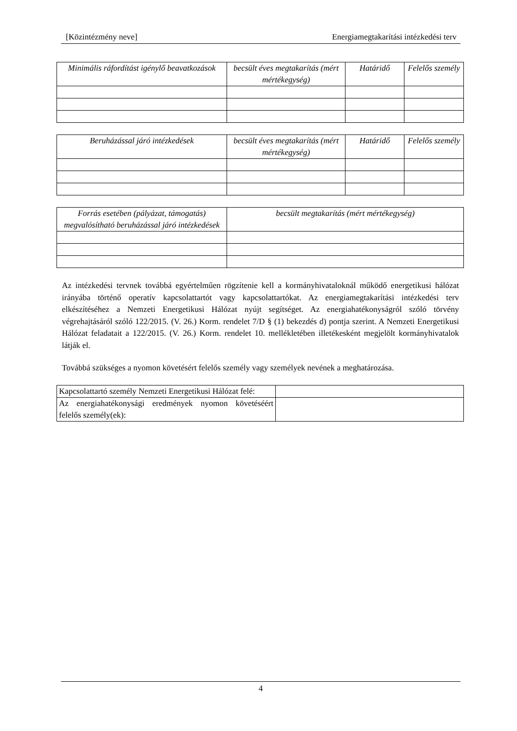[Közintézmény neve] Energiamegtakarítási intézkedési terv
| Minimális ráfordítást igénylő beavatkozások | becsült éves megtakarítás (mért mértékegység) | Határidő | Felelős személy |
| --- | --- | --- | --- |
| Beruházással járó intézkedések | becsült éves megtakarítás (mért mértékegység) | Határidő | Felelős személy |
| --- | --- | --- | --- |
| Forrás esetében (pályázat, támogatás) megvalósítható beruházással járó intézkedések | becsült megtakarítás (mért mértékegység) |
| --- | --- |
Az intézkedési tervnek továbbá egyértelműen rögzítenie kell a kormányhivataloknál működő energetikusi hálózat irányába történő operatív kapcsolattartót vagy kapcsolattartókat. Az energiamegtakarítási intézkedési terv elkészítéséhez a Nemzeti Energetikusi Hálózat nyújt segítséget. Az energiahatékonyságról szóló törvény végrehajtásáról szóló 122/2015. (V. 26.) Korm. rendelet 7/D § (1) bekezdés d) pontja szerint. A Nemzeti Energetikusi Hálózat feladatait a 122/2015. (V. 26.) Korm. rendelet 10. mellékletében illetékesként megjelölt kormányhivatalok látják el.
Továbbá szükséges a nyomon követésért felelős személy vagy személyek nevének a meghatározása.
| Kapcsolattartó személy Nemzeti Energetikusi Hálózat felé: | |
| Az energiahatékonysági eredmények nyomon követéséért felelős személy(ek): | |
4